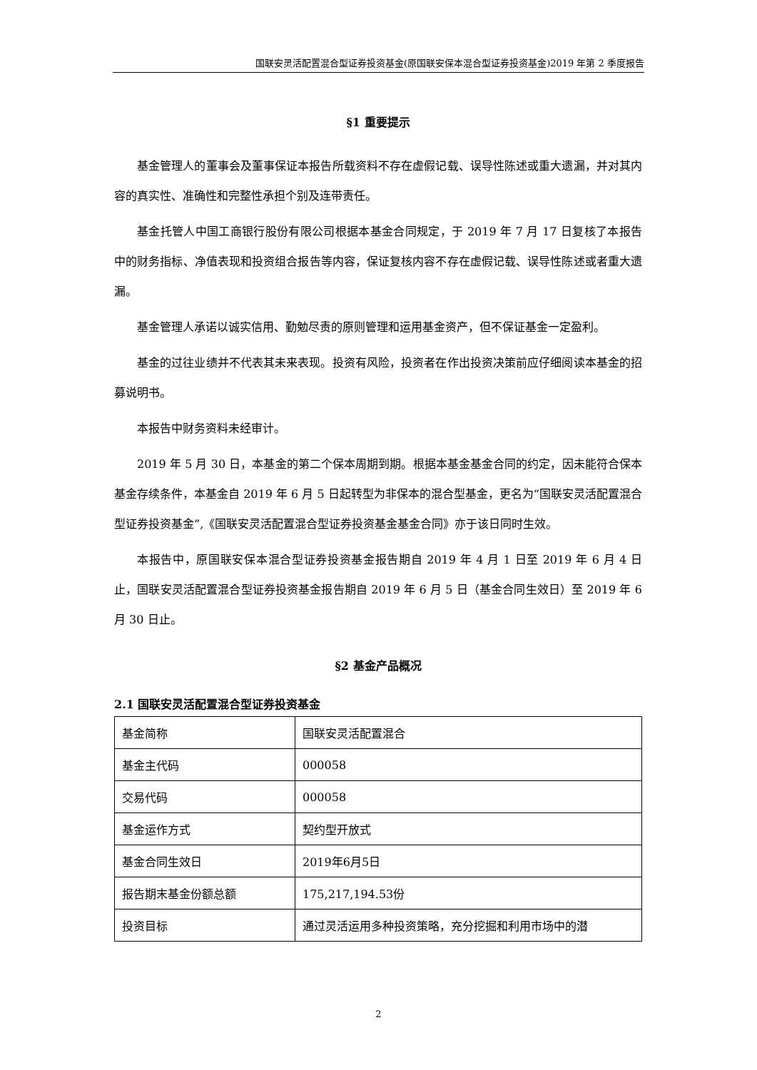国联安灵活配置混合型证券投资基金(原国联安保本混合型证券投资基金)2019 年第 2 季度报告
§1 重要提示
基金管理人的董事会及董事保证本报告所载资料不存在虚假记载、误导性陈述或重大遗漏，并对其内容的真实性、准确性和完整性承担个别及连带责任。
基金托管人中国工商银行股份有限公司根据本基金合同规定，于 2019 年 7 月 17 日复核了本报告中的财务指标、净值表现和投资组合报告等内容，保证复核内容不存在虚假记载、误导性陈述或者重大遗漏。
基金管理人承诺以诚实信用、勤勉尽责的原则管理和运用基金资产，但不保证基金一定盈利。
基金的过往业绩并不代表其未来表现。投资有风险，投资者在作出投资决策前应仔细阅读本基金的招募说明书。
本报告中财务资料未经审计。
2019 年 5 月 30 日，本基金的第二个保本周期到期。根据本基金基金合同的约定，因未能符合保本基金存续条件，本基金自 2019 年 6 月 5 日起转型为非保本的混合型基金，更名为“国联安灵活配置混合型证券投资基金”,《国联安灵活配置混合型证券投资基金基金合同》亦于该日同时生效。
本报告中，原国联安保本混合型证券投资基金报告期自 2019 年 4 月 1 日至 2019 年 6 月 4 日止，国联安灵活配置混合型证券投资基金报告期自 2019 年 6 月 5 日（基金合同生效日）至 2019 年 6 月 30 日止。
§2 基金产品概况
2.1 国联安灵活配置混合型证券投资基金
| 基金简称 | 国联安灵活配置混合 |
| 基金主代码 | 000058 |
| 交易代码 | 000058 |
| 基金运作方式 | 契约型开放式 |
| 基金合同生效日 | 2019年6月5日 |
| 报告期末基金份额总额 | 175,217,194.53份 |
| 投资目标 | 通过灵活运用多种投资策略，充分挖掘和利用市场中的潜 |
2